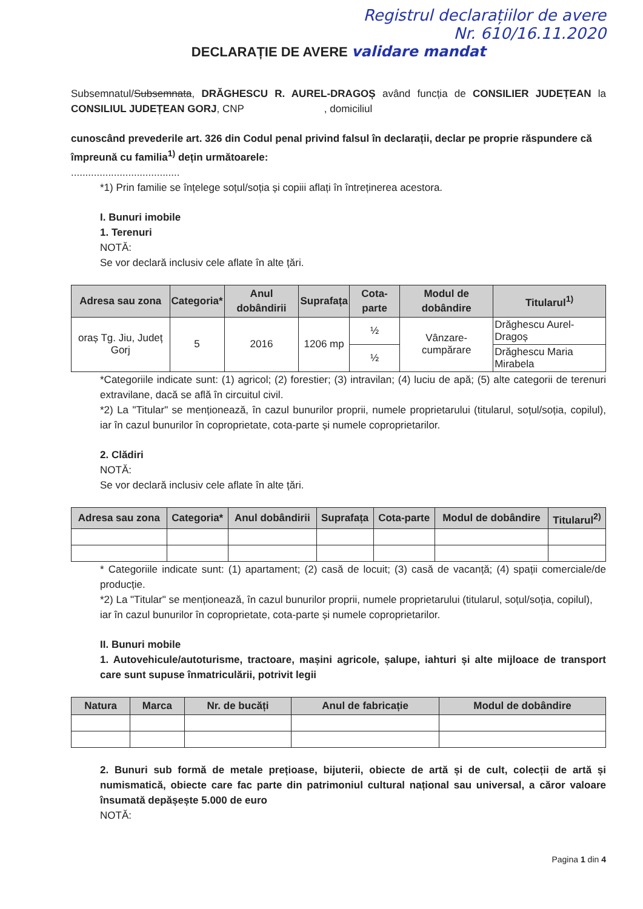Registrul declarațiilor de avere
Nr. 610/16.11.2020
DECLARAȚIE DE AVERE validare mandat
Subsemnatul/Subsemnata, DRĂGHESCU R. AUREL-DRAGOȘ având funcția de CONSILIER JUDEȚEAN la CONSILIUL JUDEȚEAN GORJ, CNP , domiciliul
cunoscând prevederile art. 326 din Codul penal privind falsul în declarații, declar pe proprie răspundere că împreună cu familia<sup>1)</sup> dețin următoarele:
......................................
*1) Prin familie se înțelege soțul/soția și copiii aflați în întreținerea acestora.
I. Bunuri imobile
1. Terenuri
NOTĂ:
Se vor declară inclusiv cele aflate în alte țări.
| Adresa sau zona | Categoria* | Anul dobândirii | Suprafața | Cota-parte | Modul de dobândire | Titularul<sup>1)</sup> |
| --- | --- | --- | --- | --- | --- | --- |
| oraș Tg. Jiu, Județ Gorj | 5 | 2016 | 1206 mp | ½ | Vânzare-cumpărare | Drăghescu Aurel-Dragoș |
| | | | | ½ | | Drăghescu Maria Mirabela |
*Categoriile indicate sunt: (1) agricol; (2) forestier; (3) intravilan; (4) luciu de apă; (5) alte categorii de terenuri extravilane, dacă se află în circuitul civil.
*2) La "Titular" se menționează, în cazul bunurilor proprii, numele proprietarului (titularul, soțul/soția, copilul), iar în cazul bunurilor în coproprietate, cota-parte și numele coproprietarilor.
2. Clădiri
NOTĂ:
Se vor declară inclusiv cele aflate în alte țări.
| Adresa sau zona | Categoria* | Anul dobândirii | Suprafața | Cota-parte | Modul de dobândire | Titularul<sup>2)</sup> |
| --- | --- | --- | --- | --- | --- | --- |
* Categoriile indicate sunt: (1) apartament; (2) casă de locuit; (3) casă de vacanță; (4) spații comerciale/de producție.
*2) La "Titular" se menționează, în cazul bunurilor proprii, numele proprietarului (titularul, soțul/soția, copilul), iar în cazul bunurilor în coproprietate, cota-parte și numele coproprietarilor.
II. Bunuri mobile
1. Autovehicule/autoturisme, tractoare, mașini agricole, șalupe, iahturi și alte mijloace de transport care sunt supuse înmatriculării, potrivit legii
| Natura | Marca | Nr. de bucăți | Anul de fabricație | Modul de dobândire |
| --- | --- | --- | --- | --- |
2. Bunuri sub formă de metale prețioase, bijuterii, obiecte de artă și de cult, colecții de artă și numismatică, obiecte care fac parte din patrimoniul cultural național sau universal, a căror valoare însumată depășește 5.000 de euro
NOTĂ:
Pagina 1 din 4